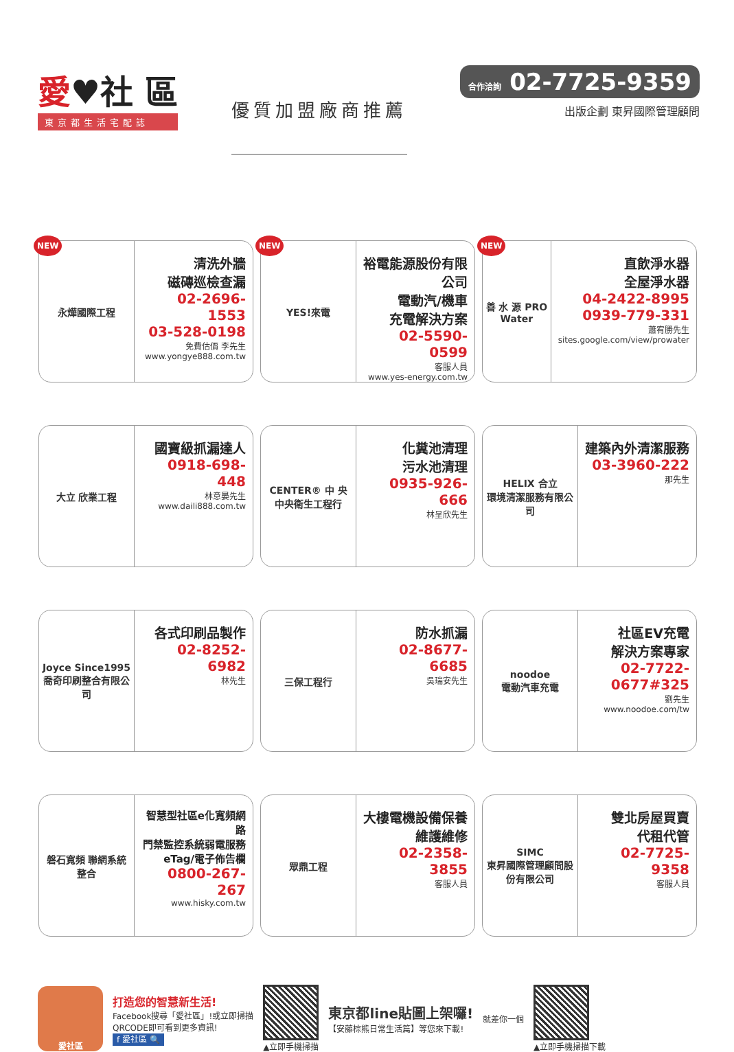愛♥社 區
東京都生活宅配誌
優質加盟廠商推薦
合作洽詢 02-7725-9359
出版企劃 東昇國際管理顧問
NEW
永燁國際工程
清洗外牆
磁磚巡檢查漏
02-2696-1553
03-528-0198
免費估價 李先生
www.yongye888.com.tw
NEW
YES!來電
裕電能源股份有限公司
電動汽/機車
充電解決方案
02-5590-0599
客服人員
www.yes-energy.com.tw
NEW
善 水 源 PRO Water
直飲淨水器
全屋淨水器
04-2422-8995
0939-779-331
蕭宥勝先生
sites.google.com/view/prowater
大立 欣業工程
國寶級抓漏達人
0918-698-448
林意晏先生
www.daili888.com.tw
CENTER® 中 央
中央衛生工程行
化糞池清理
污水池清理
0935-926-666
林呈欣先生
HELIX 合立
環境清潔服務有限公司
建築內外清潔服務
03-3960-222
那先生
Joyce Since1995
喬奇印刷整合有限公司
各式印刷品製作
02-8252-6982
林先生
三保工程行
防水抓漏
02-8677-6685
吳瑞安先生
noodoe
電動汽車充電
社區EV充電
解決方案專家
02-7722-0677#325
劉先生
www.noodoe.com/tw
磐石寬頻 聯網系統整合
智慧型社區e化寬頻網路
門禁監控系統弱電服務
eTag/電子佈告欄
0800-267-267
www.hisky.com.tw
眾鼎工程
大樓電機設備保養
維護維修
02-2358-3855
客服人員
SIMC
東昇國際管理顧問股份有限公司
雙北房屋買賣
代租代管
02-7725-9358
客服人員
愛社區
打造您的智慧新生活!
Facebook搜尋「愛社區」!或立即掃描
QRCODE即可看到更多資訊!
f 愛社區 🔍
▲立即手機掃描
東京都line貼圖上架囉!
【安藤棕熊日常生活篇】等您來下載!
就差你一個 ▲立即手機掃描下載